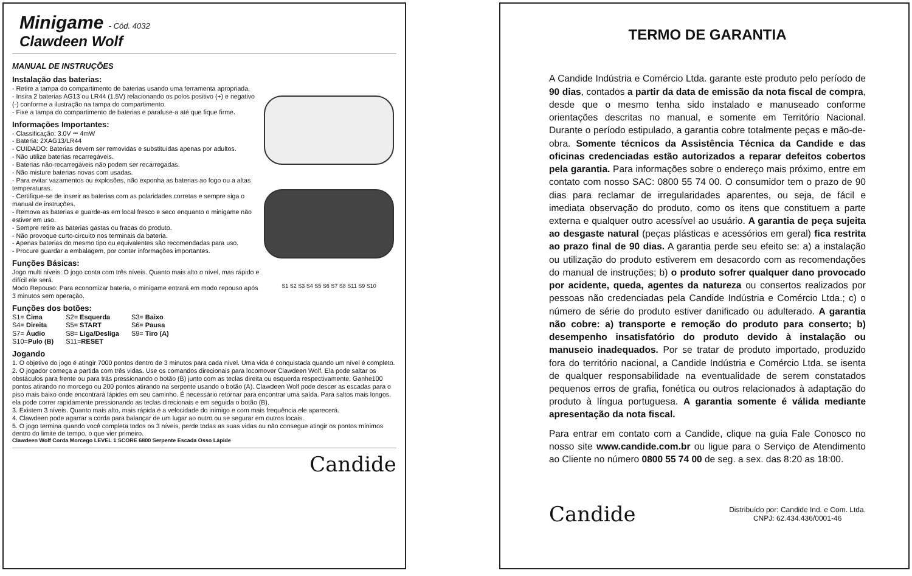Minigame - Cód. 4032
Clawdeen Wolf
MANUAL DE INSTRUÇÕES
Instalação das baterias:
- Retire a tampa do compartimento de baterias usando uma ferramenta apropriada.
- Insira 2 baterias AG13 ou LR44 (1.5V) relacionando os polos positivo (+) e negativo (-) conforme a ilustração na tampa do compartimento.
- Fixe a tampa do compartimento de baterias e parafuse-a até que fique firme.
Informações Importantes:
- Classificação: 3.0V ⎓ 4mW
- Bateria: 2XAG13/LR44
- CUIDADO: Baterias devem ser removidas e substituídas apenas por adultos.
- Não utilize baterias recarregáveis.
- Baterias não-recarregáveis não podem ser recarregadas.
- Não misture baterias novas com usadas.
- Para evitar vazamentos ou explosões, não exponha as baterias ao fogo ou a altas temperaturas.
- Certifique-se de inserir as baterias com as polaridades corretas e sempre siga o manual de instruções.
- Remova as baterias e guarde-as em local fresco e seco enquanto o minigame não estiver em uso.
- Sempre retire as baterias gastas ou fracas do produto.
- Não provoque curto-circuito nos terminais da bateria.
- Apenas baterias do mesmo tipo ou equivalentes são recomendadas para uso.
- Procure guardar a embalagem, por conter informações importantes.
Funções Básicas:
Jogo multi níveis: O jogo conta com três níveis. Quanto mais alto o nível, mas rápido e difícil ele será.
Modo Repouso: Para economizar bateria, o minigame entrará em modo repouso após 3 minutos sem operação.
Funções dos botões:
| S1= Cima | S2= Esquerda | S3= Baixo |
| S4= Direita | S5= START | S6= Pausa |
| S7= Áudio | S8= Liga/Desliga | S9= Tiro (A) |
| S10= Pulo (B) | S11= RESET | |
Jogando
S1 S2 S3 S4 S5 S6 S7 S8 S11 S9 S10
1. O objetivo do jogo é atingir 7000 pontos dentro de 3 minutos para cada nível. Uma vida é conquistada quando um nível é completo.
2. O jogador começa a partida com três vidas. Use os comandos direcionais para locomover Clawdeen Wolf. Ela pode saltar os obstáculos para frente ou para trás pressionando o botão (B) junto com as teclas direita ou esquerda respectivamente. Ganhe100 pontos atirando no morcego ou 200 pontos atirando na serpente usando o botão (A). Clawdeen Wolf pode descer as escadas para o piso mais baixo onde encontrará lápides em seu caminho. É necessário retornar para encontrar uma saída. Para saltos mais longos, ela pode correr rapidamente pressionando as teclas direcionais e em seguida o botão (B).
3. Existem 3 níveis. Quanto mais alto, mais rápida é a velocidade do inimigo e com mais frequência ele aparecerá.
4. Clawdeen pode agarrar a corda para balançar de um lugar ao outro ou se segurar em outros locais.
5. O jogo termina quando você completa todos os 3 níveis, perde todas as suas vidas ou não consegue atingir os pontos mínimos dentro do limite de tempo, o que vier primeiro.
Clawdeen Wolf Corda Morcego LEVEL 1 SCORE 6800 Serpente Escada Osso Lápide
Candide
TERMO DE GARANTIA
A Candide Indústria e Comércio Ltda. garante este produto pelo período de 90 dias, contados a partir da data de emissão da nota fiscal de compra, desde que o mesmo tenha sido instalado e manuseado conforme orientações descritas no manual, e somente em Território Nacional. Durante o período estipulado, a garantia cobre totalmente peças e mão-de-obra. Somente técnicos da Assistência Técnica da Candide e das oficinas credenciadas estão autorizados a reparar defeitos cobertos pela garantia. Para informações sobre o endereço mais próximo, entre em contato com nosso SAC: 0800 55 74 00. O consumidor tem o prazo de 90 dias para reclamar de irregularidades aparentes, ou seja, de fácil e imediata observação do produto, como os itens que constituem a parte externa e qualquer outro acessível ao usuário. A garantia de peça sujeita ao desgaste natural (peças plásticas e acessórios em geral) fica restrita ao prazo final de 90 dias. A garantia perde seu efeito se: a) a instalação ou utilização do produto estiverem em desacordo com as recomendações do manual de instruções; b) o produto sofrer qualquer dano provocado por acidente, queda, agentes da natureza ou consertos realizados por pessoas não credenciadas pela Candide Indústria e Comércio Ltda.; c) o número de série do produto estiver danificado ou adulterado. A garantia não cobre: a) transporte e remoção do produto para conserto; b) desempenho insatisfatório do produto devido à instalação ou manuseio inadequados. Por se tratar de produto importado, produzido fora do território nacional, a Candide Indústria e Comércio Ltda. se isenta de qualquer responsabilidade na eventualidade de serem constatados pequenos erros de grafia, fonética ou outros relacionados à adaptação do produto à língua portuguesa. A garantia somente é válida mediante apresentação da nota fiscal.
Para entrar em contato com a Candide, clique na guia Fale Conosco no nosso site www.candide.com.br ou ligue para o Serviço de Atendimento ao Cliente no número 0800 55 74 00 de seg. a sex. das 8:20 as 18:00.
Candide
Distribuído por: Candide Ind. e Com. Ltda.
CNPJ: 62.434.436/0001-46